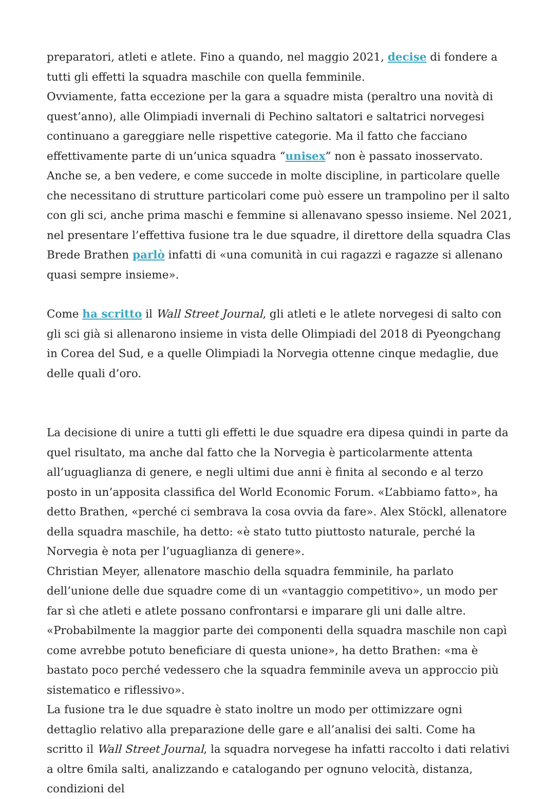preparatori, atleti e atlete. Fino a quando, nel maggio 2021, decise di fondere a tutti gli effetti la squadra maschile con quella femminile.
Ovviamente, fatta eccezione per la gara a squadre mista (peraltro una novità di quest’anno), alle Olimpiadi invernali di Pechino saltatori e saltatrici norvegesi continuano a gareggiare nelle rispettive categorie. Ma il fatto che facciano effettivamente parte di un’unica squadra “unisex” non è passato inosservato. Anche se, a ben vedere, e come succede in molte discipline, in particolare quelle che necessitano di strutture particolari come può essere un trampolino per il salto con gli sci, anche prima maschi e femmine si allenavano spesso insieme. Nel 2021, nel presentare l’effettiva fusione tra le due squadre, il direttore della squadra Clas Brede Brathen parlò infatti di «una comunità in cui ragazzi e ragazze si allenano quasi sempre insieme».
Come ha scritto il Wall Street Journal, gli atleti e le atlete norvegesi di salto con gli sci già si allenarono insieme in vista delle Olimpiadi del 2018 di Pyeongchang in Corea del Sud, e a quelle Olimpiadi la Norvegia ottenne cinque medaglie, due delle quali d’oro.
La decisione di unire a tutti gli effetti le due squadre era dipesa quindi in parte da quel risultato, ma anche dal fatto che la Norvegia è particolarmente attenta all’uguaglianza di genere, e negli ultimi due anni è finita al secondo e al terzo posto in un’apposita classifica del World Economic Forum. «L’abbiamo fatto», ha detto Brathen, «perché ci sembrava la cosa ovvia da fare». Alex Stöckl, allenatore della squadra maschile, ha detto: «è stato tutto piuttosto naturale, perché la Norvegia è nota per l’uguaglianza di genere».
Christian Meyer, allenatore maschio della squadra femminile, ha parlato dell’unione delle due squadre come di un «vantaggio competitivo», un modo per far sì che atleti e atlete possano confrontarsi e imparare gli uni dalle altre. «Probabilmente la maggior parte dei componenti della squadra maschile non capì come avrebbe potuto beneficiare di questa unione», ha detto Brathen: «ma è bastato poco perché vedessero che la squadra femminile aveva un approccio più sistematico e riflessivo».
La fusione tra le due squadre è stato inoltre un modo per ottimizzare ogni dettaglio relativo alla preparazione delle gare e all’analisi dei salti. Come ha scritto il Wall Street Journal, la squadra norvegese ha infatti raccolto i dati relativi a oltre 6mila salti, analizzando e catalogando per ognuno velocità, distanza, condizioni del